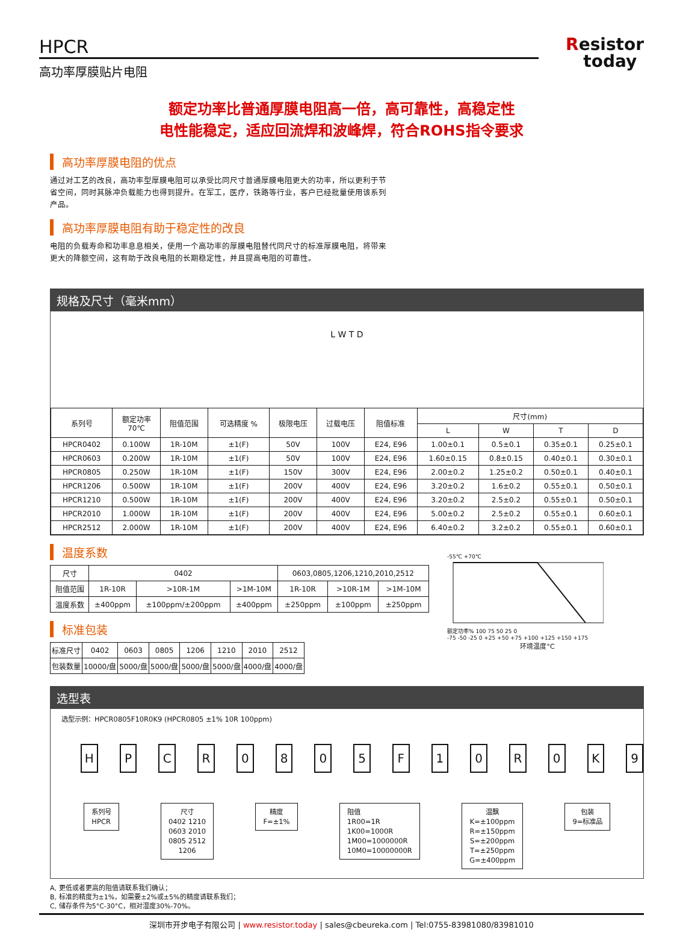HPCR
高功率厚膜贴片电阻
Resistor
today
额定功率比普通厚膜电阻高一倍，高可靠性，高稳定性
电性能稳定，适应回流焊和波峰焊，符合ROHS指令要求
高功率厚膜电阻的优点
通过对工艺的改良，高功率型厚膜电阻可以承受比同尺寸普通厚膜电阻更大的功率，所以更利于节省空间，同时其脉冲负载能力也得到提升。在军工，医疗，铁路等行业，客户已经批量使用该系列产品。
高功率厚膜电阻有助于稳定性的改良
电阻的负载寿命和功率息息相关，使用一个高功率的厚膜电阻替代同尺寸的标准厚膜电阻，将带来更大的降额空间，这有助于改良电阻的长期稳定性，并且提高电阻的可靠性。
规格及尺寸（毫米mm）
L W T D
| 系列号 | 额定功率 70℃ | 阻值范围 | 可选精度 % | 极限电压 | 过载电压 | 阻值标准 | 尺寸(mm) | | | |
| --- | --- | --- | --- | --- | --- | --- | --- | --- | --- | --- |
| | | | | | | | L | W | T | D |
| HPCR0402 | 0.100W | 1R-10M | ±1(F) | 50V | 100V | E24, E96 | 1.00±0.1 | 0.5±0.1 | 0.35±0.1 | 0.25±0.1 |
| HPCR0603 | 0.200W | 1R-10M | ±1(F) | 50V | 100V | E24, E96 | 1.60±0.15 | 0.8±0.15 | 0.40±0.1 | 0.30±0.1 |
| HPCR0805 | 0.250W | 1R-10M | ±1(F) | 150V | 300V | E24, E96 | 2.00±0.2 | 1.25±0.2 | 0.50±0.1 | 0.40±0.1 |
| HPCR1206 | 0.500W | 1R-10M | ±1(F) | 200V | 400V | E24, E96 | 3.20±0.2 | 1.6±0.2 | 0.55±0.1 | 0.50±0.1 |
| HPCR1210 | 0.500W | 1R-10M | ±1(F) | 200V | 400V | E24, E96 | 3.20±0.2 | 2.5±0.2 | 0.55±0.1 | 0.50±0.1 |
| HPCR2010 | 1.000W | 1R-10M | ±1(F) | 200V | 400V | E24, E96 | 5.00±0.2 | 2.5±0.2 | 0.55±0.1 | 0.60±0.1 |
| HPCR2512 | 2.000W | 1R-10M | ±1(F) | 200V | 400V | E24, E96 | 6.40±0.2 | 3.2±0.2 | 0.55±0.1 | 0.60±0.1 |
温度系数
| 尺寸 | 0402 | | | 0603,0805,1206,1210,2010,2512 | | |
| 阻值范围 | 1R-10R | >10R-1M | >1M-10M | 1R-10R | >10R-1M | >1M-10M |
| 温度系数 | ±400ppm | ±100ppm/±200ppm | ±400ppm | ±250ppm | ±100ppm | ±250ppm |
标准包装
| 标准尺寸 | 0402 | 0603 | 0805 | 1206 | 1210 | 2010 | 2512 |
| 包装数量 | 10000/盘 | 5000/盘 | 5000/盘 | 5000/盘 | 5000/盘 | 4000/盘 | 4000/盘 |
-55℃ +70℃
额定功率% 100 75 50 25 0
-75 -50 -25 0 +25 +50 +75 +100 +125 +150 +175
环境温度°C
选型表
选型示例：HPCR0805F10R0K9 (HPCR0805 ±1% 10R 100ppm)
H P C R 0 8 0 5 F 1 0 R 0 K 9
系列号
HPCR
尺寸
0402 1210
0603 2010
0805 2512
1206
精度
F=±1%
阻值
1R00=1R
1K00=1000R
1M00=1000000R
10M0=10000000R
温飘
K=±100ppm
R=±150ppm
S=±200ppm
T=±250ppm
G=±400ppm
包装
9=标准品
A, 更低或者更高的阻值请联系我们确认；
B, 标准的精度为±1%，如需要±2%或±5%的精度请联系我们；
C, 储存条件为5°C-30°C，相对湿度30%-70%。
深圳市开步电子有限公司 | www.resistor.today | sales@cbeureka.com | Tel:0755-83981080/83981010